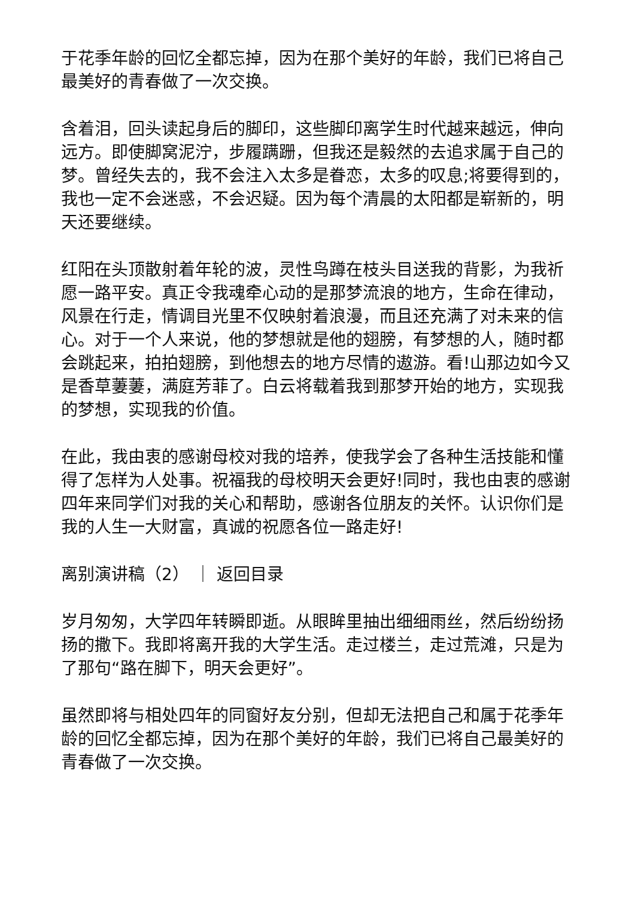于花季年龄的回忆全都忘掉，因为在那个美好的年龄，我们已将自己最美好的青春做了一次交换。
含着泪，回头读起身后的脚印，这些脚印离学生时代越来越远，伸向远方。即使脚窝泥泞，步履蹒跚，但我还是毅然的去追求属于自己的梦。曾经失去的，我不会注入太多是眷恋，太多的叹息;将要得到的，我也一定不会迷惑，不会迟疑。因为每个清晨的太阳都是崭新的，明天还要继续。
红阳在头顶散射着年轮的波，灵性鸟蹲在枝头目送我的背影，为我祈愿一路平安。真正令我魂牵心动的是那梦流浪的地方，生命在律动，风景在行走，情调目光里不仅映射着浪漫，而且还充满了对未来的信心。对于一个人来说，他的梦想就是他的翅膀，有梦想的人，随时都会跳起来，拍拍翅膀，到他想去的地方尽情的遨游。看!山那边如今又是香草萋萋，满庭芳菲了。白云将载着我到那梦开始的地方，实现我的梦想，实现我的价值。
在此，我由衷的感谢母校对我的培养，使我学会了各种生活技能和懂得了怎样为人处事。祝福我的母校明天会更好!同时，我也由衷的感谢四年来同学们对我的关心和帮助，感谢各位朋友的关怀。认识你们是我的人生一大财富，真诚的祝愿各位一路走好!
离别演讲稿（2） ｜ 返回目录
岁月匆匆，大学四年转瞬即逝。从眼眸里抽出细细雨丝，然后纷纷扬扬的撒下。我即将离开我的大学生活。走过楼兰，走过荒滩，只是为了那句“路在脚下，明天会更好”。
虽然即将与相处四年的同窗好友分别，但却无法把自己和属于花季年龄的回忆全都忘掉，因为在那个美好的年龄，我们已将自己最美好的青春做了一次交换。